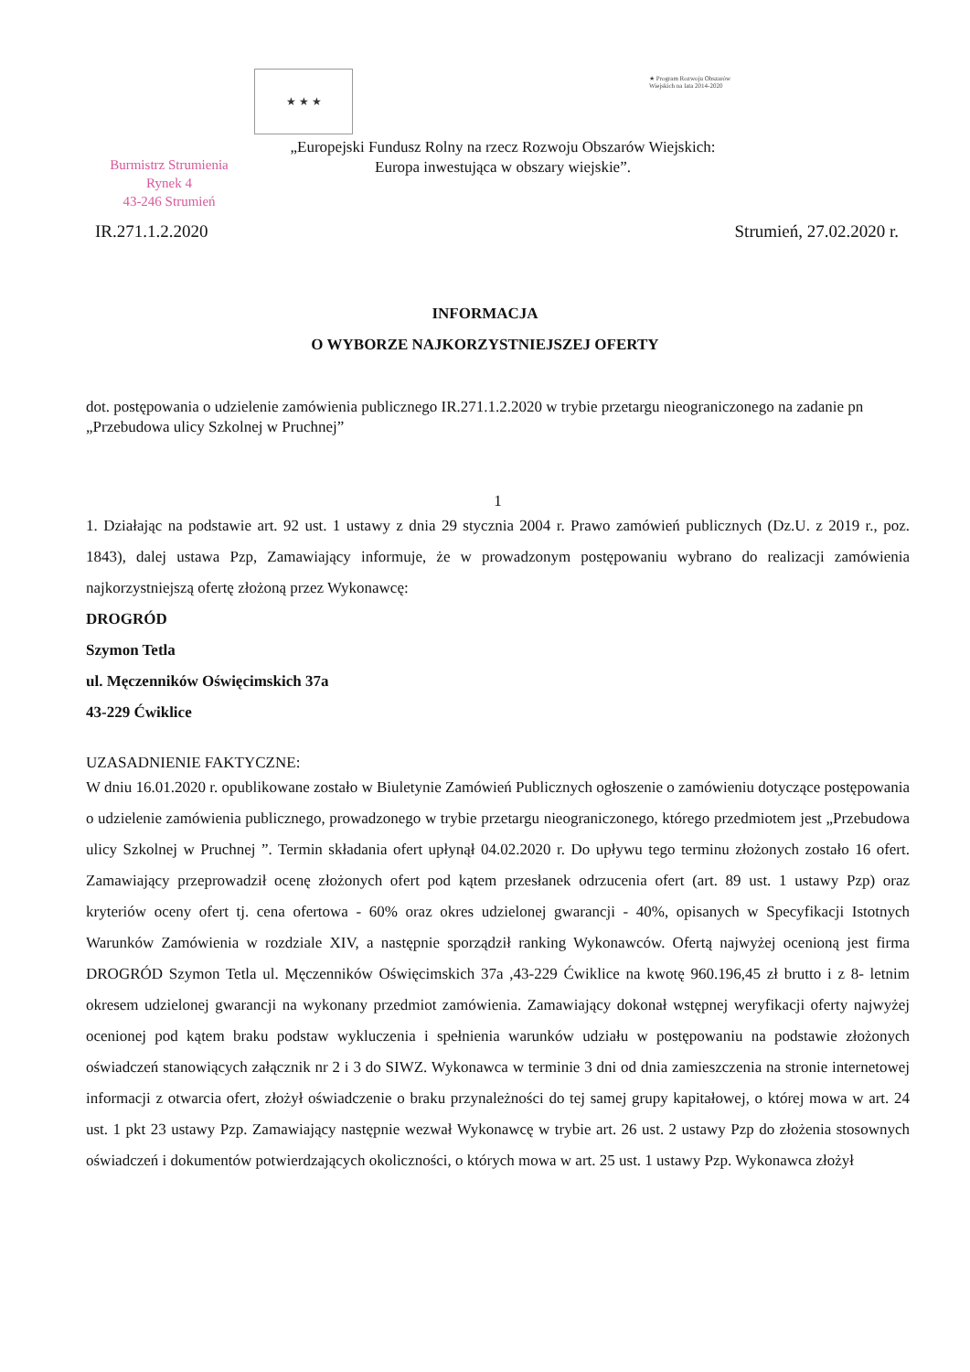★ ★ ★
★ Program Rozwoju Obszarów Wiejskich na lata 2014-2020
„Europejski Fundusz Rolny na rzecz Rozwoju Obszarów Wiejskich:
Europa inwestująca w obszary wiejskie”.
Burmistrz Strumienia
Rynek 4
43-246 Strumień
IR.271.1.2.2020 Strumień, 27.02.2020 r.
INFORMACJA
O WYBORZE NAJKORZYSTNIEJSZEJ OFERTY
dot. postępowania o udzielenie zamówienia publicznego IR.271.1.2.2020 w trybie przetargu nieograniczonego na zadanie pn „Przebudowa ulicy Szkolnej w Pruchnej”
1
1. Działając na podstawie art. 92 ust. 1 ustawy z dnia 29 stycznia 2004 r. Prawo zamówień publicznych (Dz.U. z 2019 r., poz. 1843), dalej ustawa Pzp, Zamawiający informuje, że w prowadzonym postępowaniu wybrano do realizacji zamówienia najkorzystniejszą ofertę złożoną przez Wykonawcę:
DROGRÓD
Szymon Tetla
ul. Męczenników Oświęcimskich 37a
43-229 Ćwiklice
UZASADNIENIE FAKTYCZNE:
W dniu 16.01.2020 r. opublikowane zostało w Biuletynie Zamówień Publicznych ogłoszenie o zamówieniu dotyczące postępowania o udzielenie zamówienia publicznego, prowadzonego w trybie przetargu nieograniczonego, którego przedmiotem jest „Przebudowa ulicy Szkolnej w Pruchnej ”. Termin składania ofert upłynął 04.02.2020 r. Do upływu tego terminu złożonych zostało 16 ofert. Zamawiający przeprowadził ocenę złożonych ofert pod kątem przesłanek odrzucenia ofert (art. 89 ust. 1 ustawy Pzp) oraz kryteriów oceny ofert tj. cena ofertowa - 60% oraz okres udzielonej gwarancji - 40%, opisanych w Specyfikacji Istotnych Warunków Zamówienia w rozdziale XIV, a następnie sporządził ranking Wykonawców. Ofertą najwyżej ocenioną jest firma DROGRÓD Szymon Tetla ul. Męczenników Oświęcimskich 37a ,43-229 Ćwiklice na kwotę 960.196,45 zł brutto i z 8- letnim okresem udzielonej gwarancji na wykonany przedmiot zamówienia. Zamawiający dokonał wstępnej weryfikacji oferty najwyżej ocenionej pod kątem braku podstaw wykluczenia i spełnienia warunków udziału w postępowaniu na podstawie złożonych oświadczeń stanowiących załącznik nr 2 i 3 do SIWZ. Wykonawca w terminie 3 dni od dnia zamieszczenia na stronie internetowej informacji z otwarcia ofert, złożył oświadczenie o braku przynależności do tej samej grupy kapitałowej, o której mowa w art. 24 ust. 1 pkt 23 ustawy Pzp. Zamawiający następnie wezwał Wykonawcę w trybie art. 26 ust. 2 ustawy Pzp do złożenia stosownych oświadczeń i dokumentów potwierdzających okoliczności, o których mowa w art. 25 ust. 1 ustawy Pzp. Wykonawca złożył